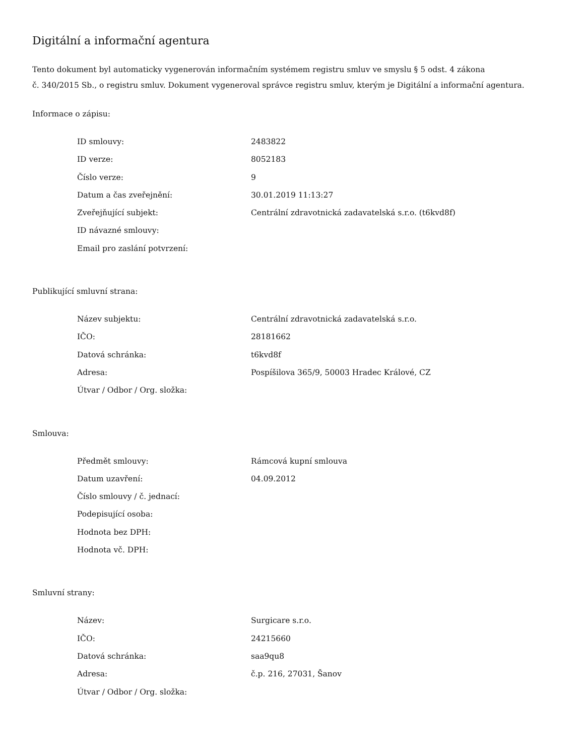Digitální a informační agentura
Tento dokument byl automaticky vygenerován informačním systémem registru smluv ve smyslu § 5 odst. 4 zákona
č. 340/2015 Sb., o registru smluv. Dokument vygeneroval správce registru smluv, kterým je Digitální a informační agentura.
Informace o zápisu:
| ID smlouvy: | 2483822 |
| ID verze: | 8052183 |
| Číslo verze: | 9 |
| Datum a čas zveřejnění: | 30.01.2019 11:13:27 |
| Zveřejňující subjekt: | Centrální zdravotnická zadavatelská s.r.o. (t6kvd8f) |
| ID návazné smlouvy: | |
| Email pro zaslání potvrzení: | |
Publikující smluvní strana:
| Název subjektu: | Centrální zdravotnická zadavatelská s.r.o. |
| IČO: | 28181662 |
| Datová schránka: | t6kvd8f |
| Adresa: | Pospíšilova 365/9, 50003 Hradec Králové, CZ |
| Útvar / Odbor / Org. složka: | |
Smlouva:
| Předmět smlouvy: | Rámcová kupní smlouva |
| Datum uzavření: | 04.09.2012 |
| Číslo smlouvy / č. jednací: | |
| Podepisující osoba: | |
| Hodnota bez DPH: | |
| Hodnota vč. DPH: | |
Smluvní strany:
| Název: | Surgicare s.r.o. |
| IČO: | 24215660 |
| Datová schránka: | saa9qu8 |
| Adresa: | č.p. 216, 27031, Šanov |
| Útvar / Odbor / Org. složka: | |